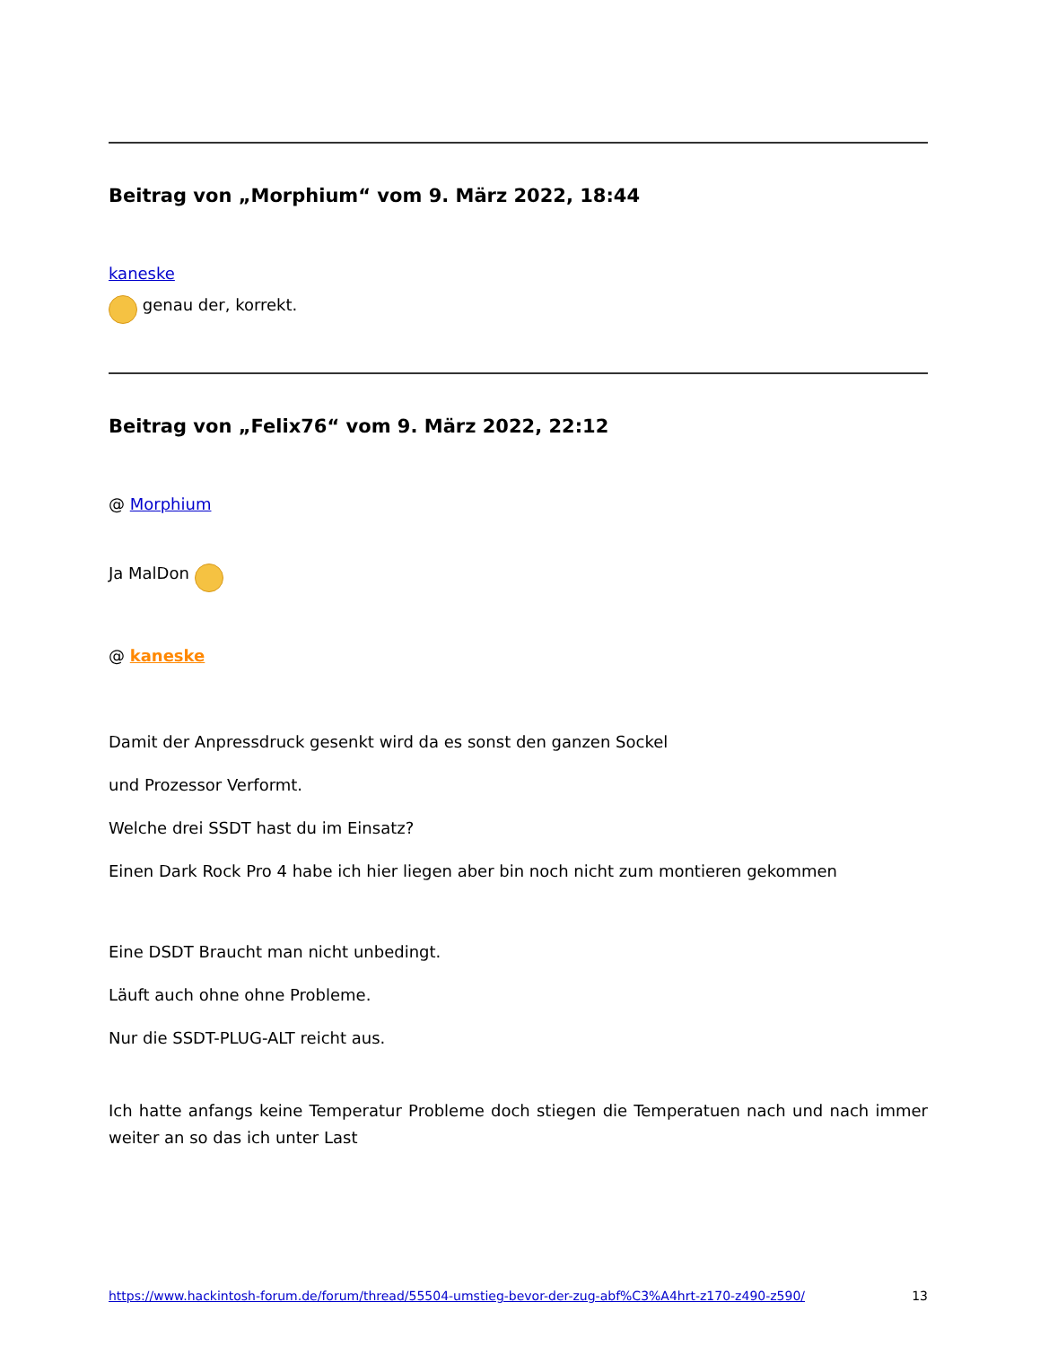Beitrag von „Morphium“ vom 9. März 2022, 18:44
kaneske
genau der, korrekt.
Beitrag von „Felix76“ vom 9. März 2022, 22:12
@ Morphium
Ja MalDon
@ kaneske
Damit der Anpressdruck gesenkt wird da es sonst den ganzen Sockel
und Prozessor Verformt.
Welche drei SSDT hast du im Einsatz?
Einen Dark Rock Pro 4 habe ich hier liegen aber bin noch nicht zum montieren gekommen
Eine DSDT Braucht man nicht unbedingt.
Läuft auch ohne ohne Probleme.
Nur die SSDT-PLUG-ALT reicht aus.
Ich hatte anfangs keine Temperatur Probleme doch stiegen die Temperatuen nach und nach immer weiter an so das ich unter Last
https://www.hackintosh-forum.de/forum/thread/55504-umstieg-bevor-der-zug-abf%C3%A4hrt-z170-z490-z590/ 13